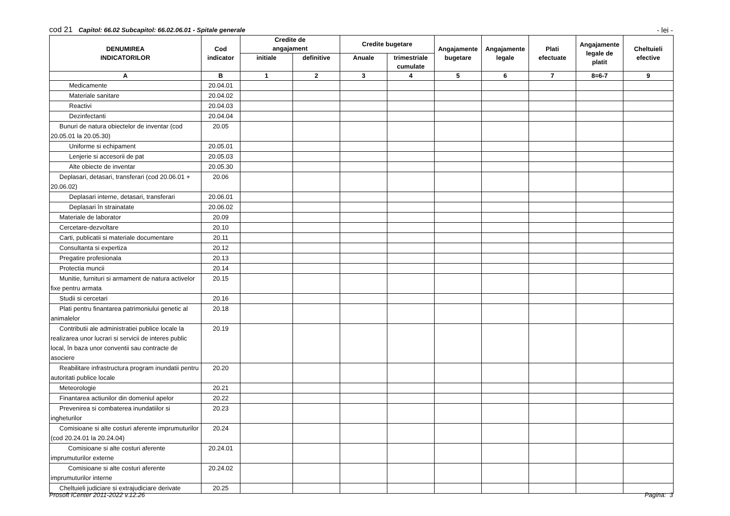cod 21 Capitol: 66.02 Subcapitol: 66.02.06.01 - Spitale generale
- lei -
| DENUMIREA INDICATORILOR | Cod indicator | Credite de angajament | | Credite bugetare | | Angajamente bugetare | Angajamente legale | Plati efectuate | Angajamente legale de platit | Cheltuieli efective |
| --- | --- | --- | --- | --- | --- | --- | --- | --- | --- | --- |
| | | initiale | definitive | Anuale | trimestriale cumulate | | | | | |
| A | B | 1 | 2 | 3 | 4 | 5 | 6 | 7 | 8=6-7 | 9 |
| Medicamente | 20.04.01 | | | | | | | | | |
| Materiale sanitare | 20.04.02 | | | | | | | | | |
| Reactivi | 20.04.03 | | | | | | | | | |
| Dezinfectanti | 20.04.04 | | | | | | | | | |
| Bunuri de natura obiectelor de inventar (cod 20.05.01 la 20.05.30) | 20.05 | | | | | | | | | |
| Uniforme si echipament | 20.05.01 | | | | | | | | | |
| Lenjerie si accesorii de pat | 20.05.03 | | | | | | | | | |
| Alte obiecte de inventar | 20.05.30 | | | | | | | | | |
| Deplasari, detasari, transferari (cod 20.06.01 + 20.06.02) | 20.06 | | | | | | | | | |
| Deplasari interne, detasari, transferari | 20.06.01 | | | | | | | | | |
| Deplasari în strainatate | 20.06.02 | | | | | | | | | |
| Materiale de laborator | 20.09 | | | | | | | | | |
| Cercetare-dezvoltare | 20.10 | | | | | | | | | |
| Carti, publicatii si materiale documentare | 20.11 | | | | | | | | | |
| Consultanta si expertiza | 20.12 | | | | | | | | | |
| Pregatire profesionala | 20.13 | | | | | | | | | |
| Protectia muncii | 20.14 | | | | | | | | | |
| Munitie, furnituri si armament de natura activelor fixe pentru armata | 20.15 | | | | | | | | | |
| Studii si cercetari | 20.16 | | | | | | | | | |
| Plati pentru finantarea patrimoniului genetic al animalelor | 20.18 | | | | | | | | | |
| Contributii ale administratiei publice locale la realizarea unor lucrari si servicii de interes public local, în baza unor conventii sau contracte de asociere | 20.19 | | | | | | | | | |
| Reabilitare infrastructura program inundatii pentru autoritati publice locale | 20.20 | | | | | | | | | |
| Meteorologie | 20.21 | | | | | | | | | |
| Finantarea actiunilor din domeniul apelor | 20.22 | | | | | | | | | |
| Prevenirea si combaterea inundatiilor si ingheturilor | 20.23 | | | | | | | | | |
| Comisioane si alte costuri aferente imprumuturilor (cod 20.24.01 la 20.24.04) | 20.24 | | | | | | | | | |
| Comisioane si alte costuri aferente imprumuturilor externe | 20.24.01 | | | | | | | | | |
| Comisioane si alte costuri aferente imprumuturilor interne | 20.24.02 | | | | | | | | | |
| Cheltuieli judiciare si extrajudiciare derivate | 20.25 | | | | | | | | | |
Prosoft iCenter 2011-2022 v.12.26 Pagina: 3